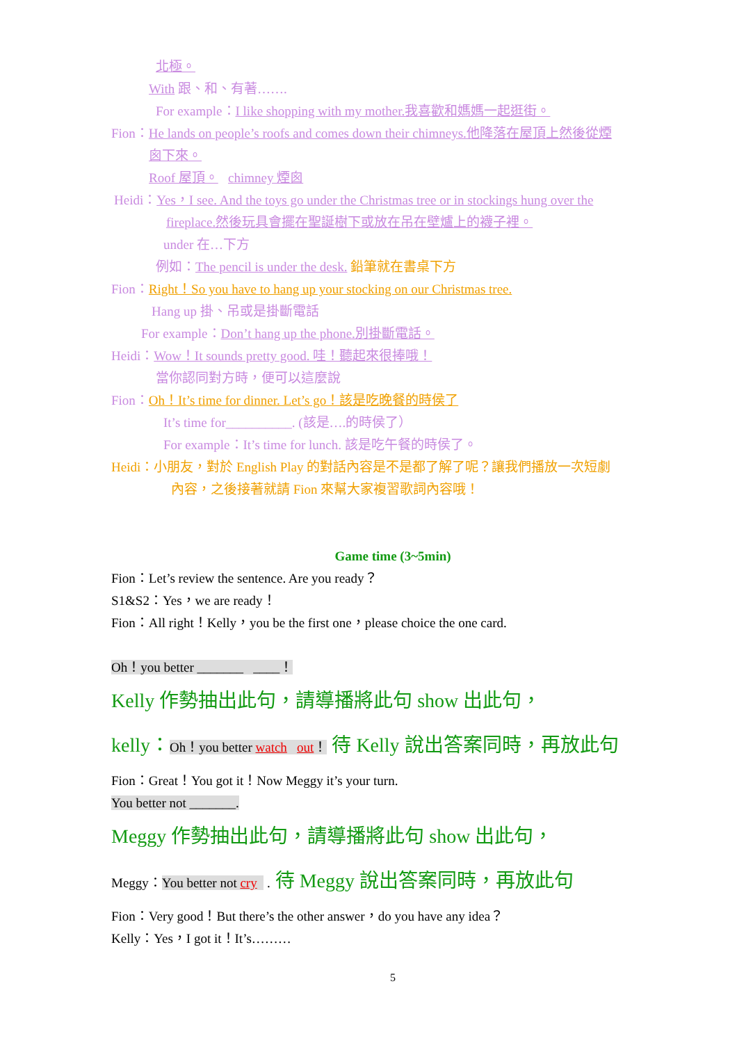北極。
With 跟、和、有著…….
For example：I like shopping with my mother.我喜歡和媽媽一起逛街。
Fion：He lands on people’s roofs and comes down their chimneys.他降落在屋頂上然後從煙
囪下來。
Roof 屋頂。 chimney 煙囪
Heidi：Yes，I see. And the toys go under the Christmas tree or in stockings hung over the
fireplace.然後玩具會擺在聖誕樹下或放在吊在壁爐上的襪子裡。
under 在…下方
例如：The pencil is under the desk. 鉛筆就在書桌下方
Fion：Right！So you have to hang up your stocking on our Christmas tree.
Hang up 掛、吊或是掛斷電話
For example：Don’t hang up the phone.別掛斷電話。
Heidi：Wow！It sounds pretty good. 哇！聽起來很捧哦！
當你認同對方時，便可以這麼說
Fion：Oh！It’s time for dinner. Let’s go！該是吃晚餐的時侯了
It’s time for__________. (該是….的時侯了）
For example：It’s time for lunch. 該是吃午餐的時侯了。
Heidi：小朋友，對於 English Play 的對話內容是不是都了解了呢？讓我們播放一次短劇
內容，之後接著就請 Fion 來幫大家複習歌詞內容哦！
Game time (3~5min)
Fion：Let’s review the sentence. Are you ready？
S1&S2：Yes，we are ready！
Fion：All right！Kelly，you be the first one，please choice the one card.
Oh！you better _______ ____！
Kelly 作勢抽出此句，請導播將此句 show 出此句，
kelly：Oh！you better watch out！ 待 Kelly 說出答案同時，再放此句
Fion：Great！You got it！Now Meggy it’s your turn.
You better not _______.
Meggy 作勢抽出此句，請導播將此句 show 出此句，
Meggy：You better not cry . 待 Meggy 說出答案同時，再放此句
Fion：Very good！But there’s the other answer，do you have any idea？
Kelly：Yes，I got it！It’s………
5